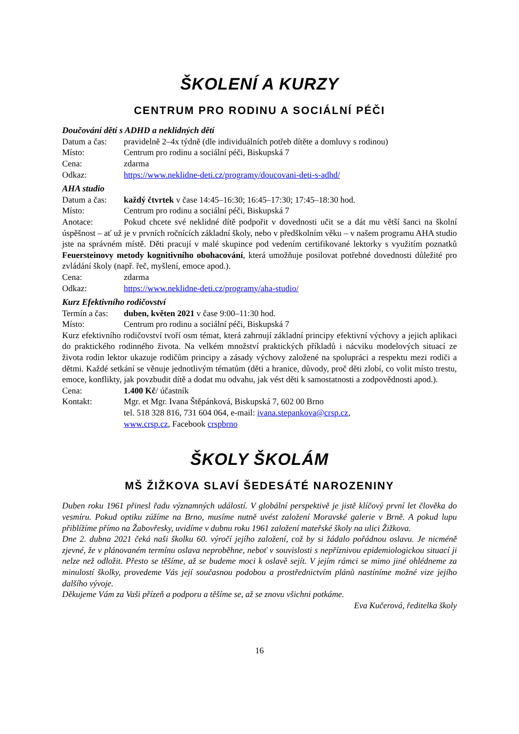ŠKOLENÍ A KURZY
CENTRUM PRO RODINU A SOCIÁLNÍ PÉČI
Doučování dětí s ADHD a neklidných dětí
Datum a čas: pravidelně 2–4x týdně (dle individuálních potřeb dítěte a domluvy s rodinou)
Místo: Centrum pro rodinu a sociální péči, Biskupská 7
Cena: zdarma
Odkaz: https://www.neklidne-deti.cz/programy/doucovani-deti-s-adhd/
AHA studio
Datum a čas: každý čtvrtek v čase 14:45–16:30; 16:45–17:30; 17:45–18:30 hod.
Místo: Centrum pro rodinu a sociální péči, Biskupská 7
Anotace: Pokud chcete své neklidné dítě podpořit v dovednosti učit se a dát mu větší šanci na školní úspěšnost – ať už je v prvních ročnících základní školy, nebo v předškolním věku – v našem programu AHA studio jste na správném místě. Děti pracují v malé skupince pod vedením certifikované lektorky s využitím poznatků Feuersteinovy metody kognitivního obohacování, která umožňuje posilovat potřebné dovednosti důležité pro zvládání školy (např. řeč, myšlení, emoce apod.).
Cena: zdarma
Odkaz: https://www.neklidne-deti.cz/programy/aha-studio/
Kurz Efektivního rodičovství
Termín a čas: duben, květen 2021 v čase 9:00–11:30 hod.
Místo: Centrum pro rodinu a sociální péči, Biskupská 7
Kurz efektivního rodičovství tvoří osm témat, která zahrnují základní principy efektivní výchovy a jejich aplikaci do praktického rodinného života. Na velkém množství praktických příkladů i nácviku modelových situací ze života rodin lektor ukazuje rodičům principy a zásady výchovy založené na spolupráci a respektu mezi rodiči a dětmi. Každé setkání se věnuje jednotlivým tématům (děti a hranice, důvody, proč děti zlobí, co volit místo trestu, emoce, konflikty, jak povzbudit dítě a dodat mu odvahu, jak vést děti k samostatnosti a zodpovědnosti apod.).
Cena: 1.400 Kč/ účastník
Kontakt: Mgr. et Mgr. Ivana Štěpánková, Biskupská 7, 602 00 Brno
tel. 518 328 816, 731 604 064, e-mail: ivana.stepankova@crsp.cz,
www.crsp.cz, Facebook crspbrno
ŠKOLY ŠKOLÁM
MŠ ŽIŽKOVA SLAVÍ ŠEDESÁTÉ NAROZENINY
Duben roku 1961 přinesl řadu významných událostí. V globální perspektivě je jistě klíčový první let člověka do vesmíru. Pokud optiku zúžíme na Brno, musíme nutně uvést založení Moravské galerie v Brně. A pokud lupu přiblížíme přímo na Žabovřesky, uvidíme v dubnu roku 1961 založení mateřské školy na ulici Žižkova.
Dne 2. dubna 2021 čeká naši školku 60. výročí jejího založení, což by si žádalo pořádnou oslavu. Je nicméně zjevné, že v plánovaném termínu oslava neproběhne, neboť v souvislosti s nepříznivou epidemiologickou situací ji nelze než odložit. Přesto se těšíme, až se budeme moci k oslavě sejít. V jejím rámci se mimo jiné ohlédneme za minulostí školky, provedeme Vás její současnou podobou a prostřednictvím plánů nastíníme možné vize jejího dalšího vývoje.
Děkujeme Vám za Vaši přízeň a podporu a těšíme se, až se znovu všichni potkáme.
Eva Kučerová, ředitelka školy
16